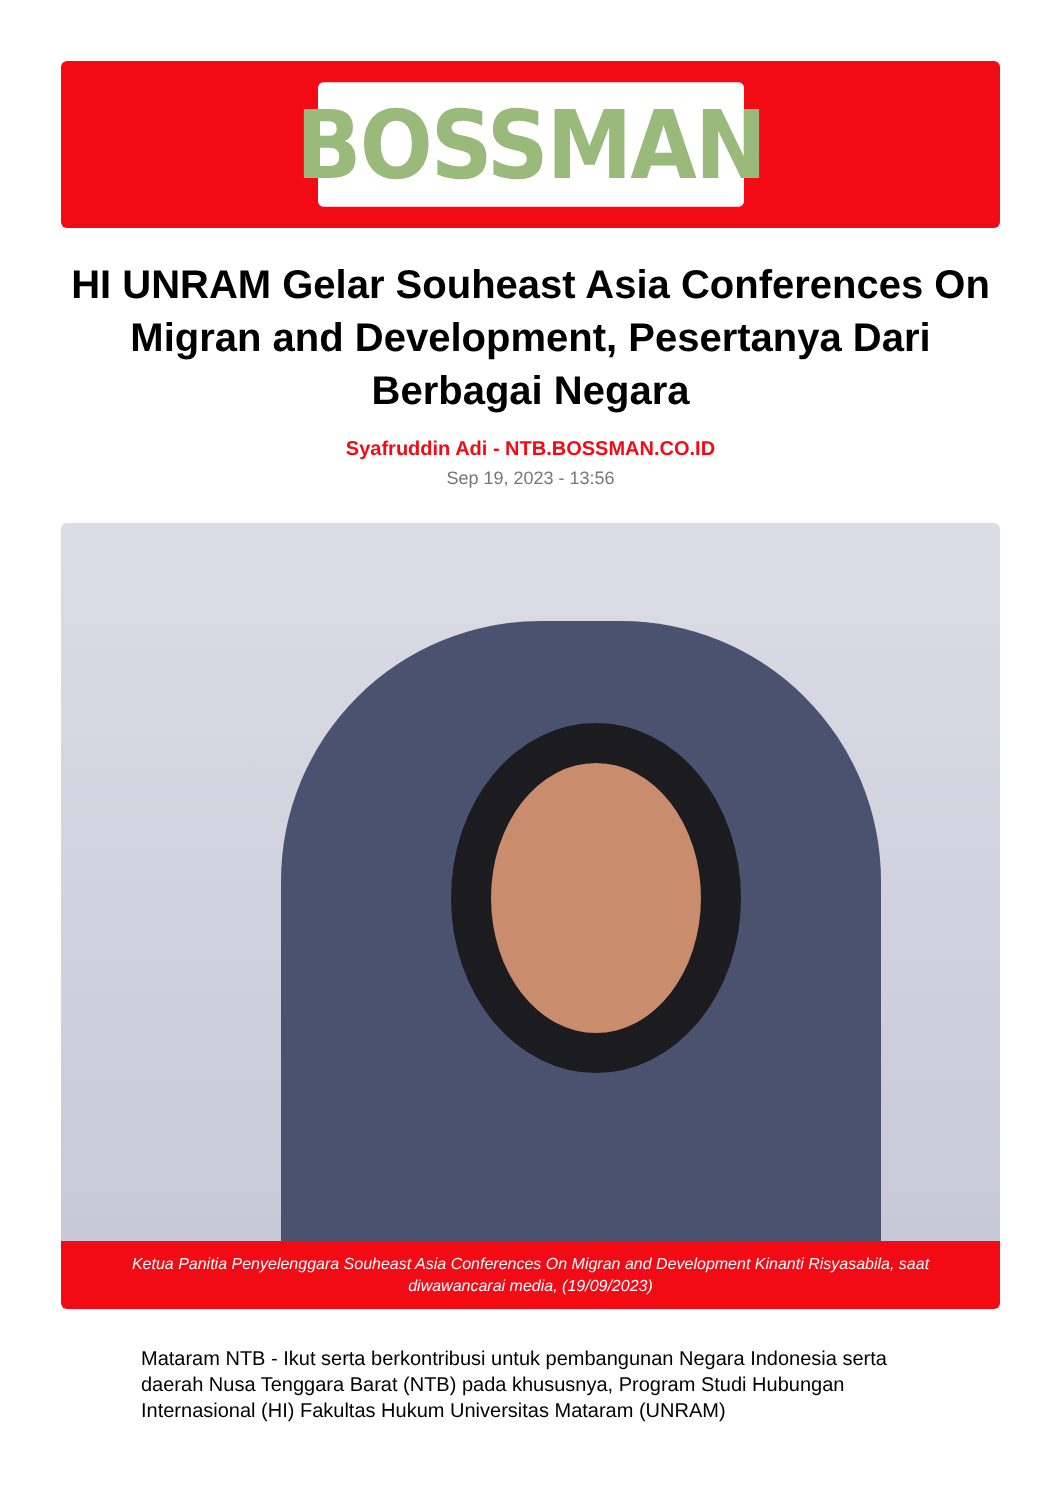BOSSMAN
HI UNRAM Gelar Souheast Asia Conferences On Migran and Development, Pesertanya Dari Berbagai Negara
Syafruddin Adi - NTB.BOSSMAN.CO.ID
Sep 19, 2023 - 13:56
Ketua Panitia Penyelenggara Souheast Asia Conferences On Migran and Development Kinanti Risyasabila, saat diwawancarai media, (19/09/2023)
Mataram NTB - Ikut serta berkontribusi untuk pembangunan Negara Indonesia serta daerah Nusa Tenggara Barat (NTB) pada khususnya, Program Studi Hubungan Internasional (HI) Fakultas Hukum Universitas Mataram (UNRAM)